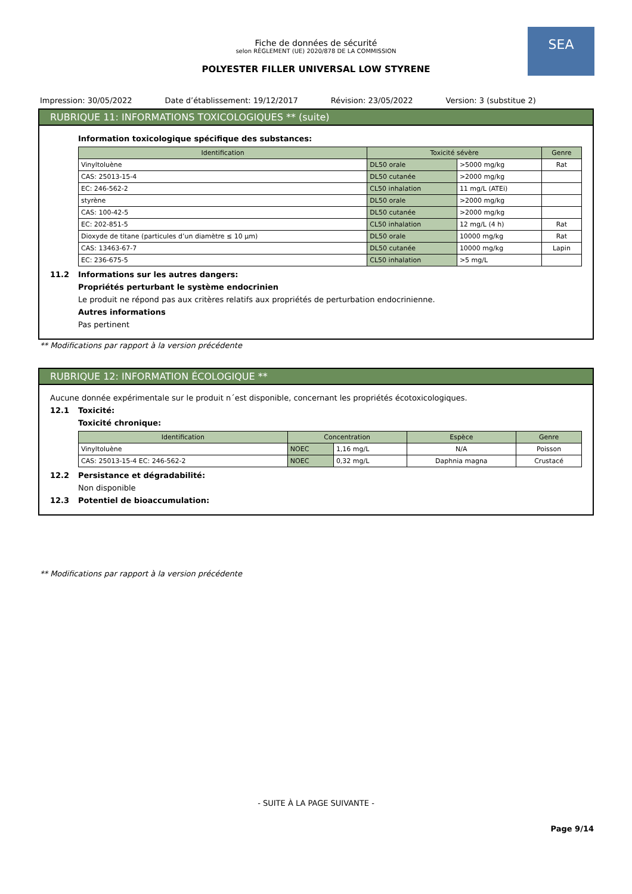SEA
Fiche de données de sécurité
selon RÈGLEMENT (UE) 2020/878 DE LA COMMISSION
POLYESTER FILLER UNIVERSAL LOW STYRENE
Impression: 30/05/2022 Date d’établissement: 19/12/2017 Révision: 23/05/2022 Version: 3 (substitue 2)
RUBRIQUE 11: INFORMATIONS TOXICOLOGIQUES ** (suite)
Information toxicologique spécifique des substances:
| Identification | Toxicité sévère | | Genre |
| --- | --- | --- | --- |
| Vinyltoluène | DL50 orale | >5000 mg/kg | Rat |
| CAS: 25013-15-4 | DL50 cutanée | >2000 mg/kg | |
| EC: 246-562-2 | CL50 inhalation | 11 mg/L (ATEi) | |
| styrène | DL50 orale | >2000 mg/kg | |
| CAS: 100-42-5 | DL50 cutanée | >2000 mg/kg | |
| EC: 202-851-5 | CL50 inhalation | 12 mg/L (4 h) | Rat |
| Dioxyde de titane (particules d’un diamètre ≤ 10 µm) | DL50 orale | 10000 mg/kg | Rat |
| CAS: 13463-67-7 | DL50 cutanée | 10000 mg/kg | Lapin |
| EC: 236-675-5 | CL50 inhalation | >5 mg/L | |
11.2 Informations sur les autres dangers:
Propriétés perturbant le système endocrinien
Le produit ne répond pas aux critères relatifs aux propriétés de perturbation endocrinienne.
Autres informations
Pas pertinent
** Modifications par rapport à la version précédente
RUBRIQUE 12: INFORMATION ÉCOLOGIQUE **
Aucune donnée expérimentale sur le produit n´est disponible, concernant les propriétés écotoxicologiques.
12.1 Toxicité:
Toxicité chronique:
| Identification | Concentration | | Espèce | Genre |
| --- | --- | --- | --- | --- |
| Vinyltoluène | NOEC | 1,16 mg/L | N/A | Poisson |
| CAS: 25013-15-4 EC: 246-562-2 | NOEC | 0,32 mg/L | Daphnia magna | Crustacé |
12.2 Persistance et dégradabilité:
Non disponible
12.3 Potentiel de bioaccumulation:
** Modifications par rapport à la version précédente
- SUITE À LA PAGE SUIVANTE -
Page 9/14